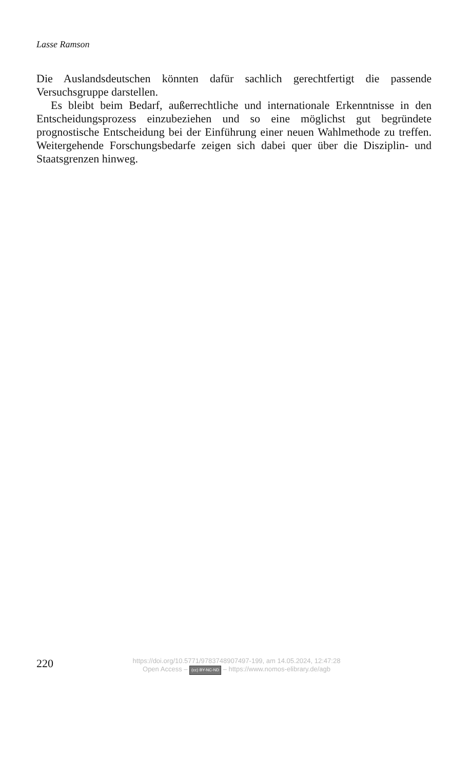Lasse Ramson
Die Auslandsdeutschen könnten dafür sachlich gerechtfertigt die passende Versuchsgruppe darstellen.
Es bleibt beim Bedarf, außerrechtliche und internationale Erkenntnisse in den Entscheidungsprozess einzubeziehen und so eine möglichst gut begründete prognostische Entscheidung bei der Einführung einer neuen Wahlmethode zu treffen. Weitergehende Forschungsbedarfe zeigen sich dabei quer über die Disziplin- und Staatsgrenzen hinweg.
220
https://doi.org/10.5771/9783748907497-199, am 14.05.2024, 12:47:28
Open Access – (cc) BY-NC-ND – https://www.nomos-elibrary.de/agb